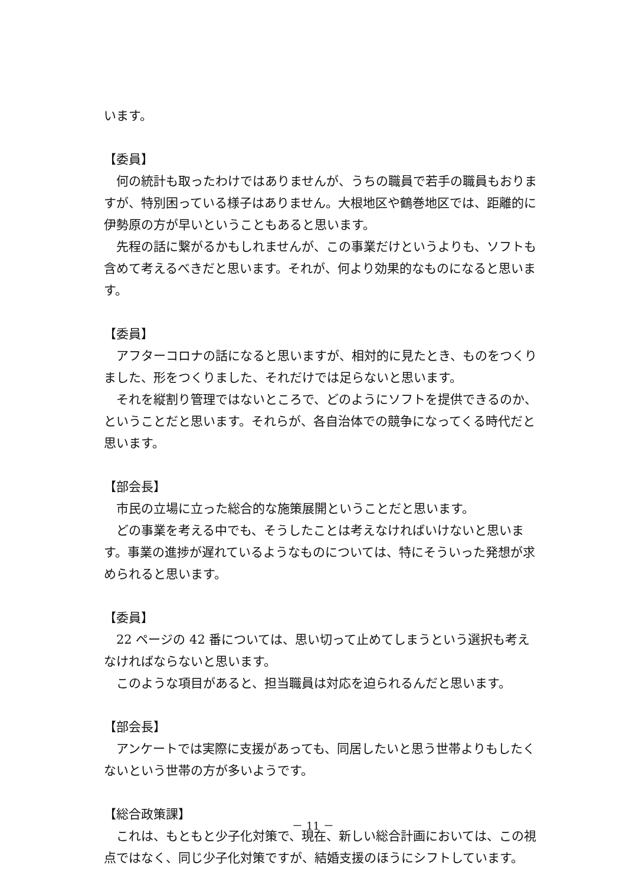います。
【委員】
何の統計も取ったわけではありませんが、うちの職員で若手の職員もおりますが、特別困っている様子はありません。大根地区や鶴巻地区では、距離的に伊勢原の方が早いということもあると思います。
先程の話に繋がるかもしれませんが、この事業だけというよりも、ソフトも含めて考えるべきだと思います。それが、何より効果的なものになると思います。
【委員】
アフターコロナの話になると思いますが、相対的に見たとき、ものをつくりました、形をつくりました、それだけでは足らないと思います。
それを縦割り管理ではないところで、どのようにソフトを提供できるのか、ということだと思います。それらが、各自治体での競争になってくる時代だと思います。
【部会長】
市民の立場に立った総合的な施策展開ということだと思います。
どの事業を考える中でも、そうしたことは考えなければいけないと思います。事業の進捗が遅れているようなものについては、特にそういった発想が求められると思います。
【委員】
22 ページの 42 番については、思い切って止めてしまうという選択も考えなければならないと思います。
このような項目があると、担当職員は対応を迫られるんだと思います。
【部会長】
アンケートでは実際に支援があっても、同居したいと思う世帯よりもしたくないという世帯の方が多いようです。
【総合政策課】
これは、もともと少子化対策で、現在、新しい総合計画においては、この視点ではなく、同じ少子化対策ですが、結婚支援のほうにシフトしています。
－ 11 －